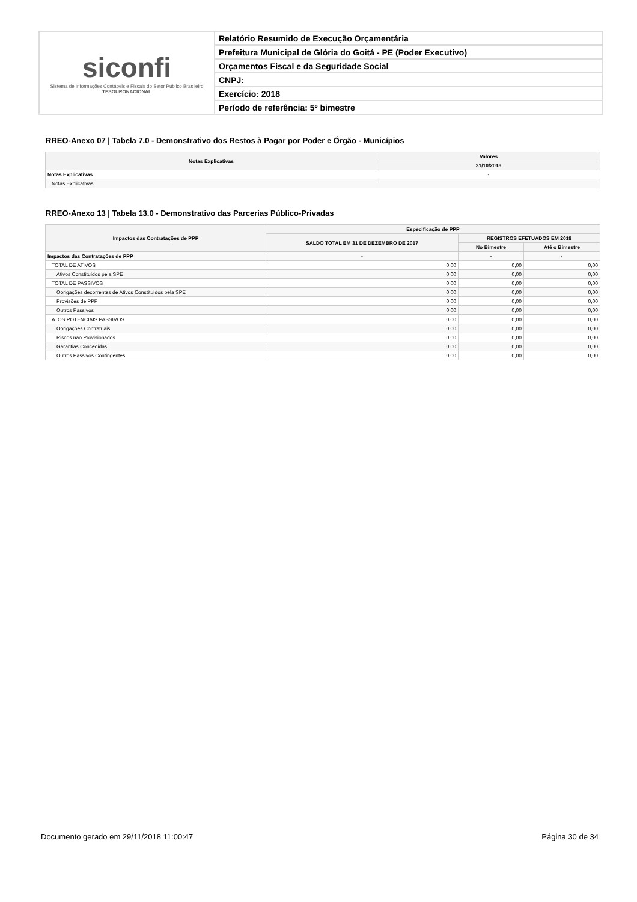siconfi
Sistema de Informações Contábeis e Fiscais do Setor Público Brasileiro
TESOURONACIONAL
Relatório Resumido de Execução Orçamentária
Prefeitura Municipal de Glória do Goitá - PE (Poder Executivo)
Orçamentos Fiscal e da Seguridade Social
CNPJ:
Exercício: 2018
Período de referência: 5º bimestre
RREO-Anexo 07 | Tabela 7.0 - Demonstrativo dos Restos à Pagar por Poder e Órgão - Municípios
| Notas Explicativas | Valores |
| --- | --- |
| | 31/10/2018 |
| Notas Explicativas | - |
| Notas Explicativas | |
RREO-Anexo 13 | Tabela 13.0 - Demonstrativo das Parcerias Público-Privadas
| Impactos das Contratações de PPP | Especificação de PPP | | |
| --- | --- | --- | --- |
| | SALDO TOTAL EM 31 DE DEZEMBRO DE 2017 | REGISTROS EFETUADOS EM 2018 | |
| | | No Bimestre | Até o Bimestre |
| Impactos das Contratações de PPP | - | - | - |
| TOTAL DE ATIVOS | 0,00 | 0,00 | 0,00 |
| Ativos Constituídos pela SPE | 0,00 | 0,00 | 0,00 |
| TOTAL DE PASSIVOS | 0,00 | 0,00 | 0,00 |
| Obrigações decorrentes de Ativos Constituídos pela SPE | 0,00 | 0,00 | 0,00 |
| Provisões de PPP | 0,00 | 0,00 | 0,00 |
| Outros Passivos | 0,00 | 0,00 | 0,00 |
| ATOS POTENCIAIS PASSIVOS | 0,00 | 0,00 | 0,00 |
| Obrigações Contratuais | 0,00 | 0,00 | 0,00 |
| Riscos não Provisionados | 0,00 | 0,00 | 0,00 |
| Garantias Concedidas | 0,00 | 0,00 | 0,00 |
| Outros Passivos Contingentes | 0,00 | 0,00 | 0,00 |
Documento gerado em 29/11/2018 11:00:47 Página 30 de 34